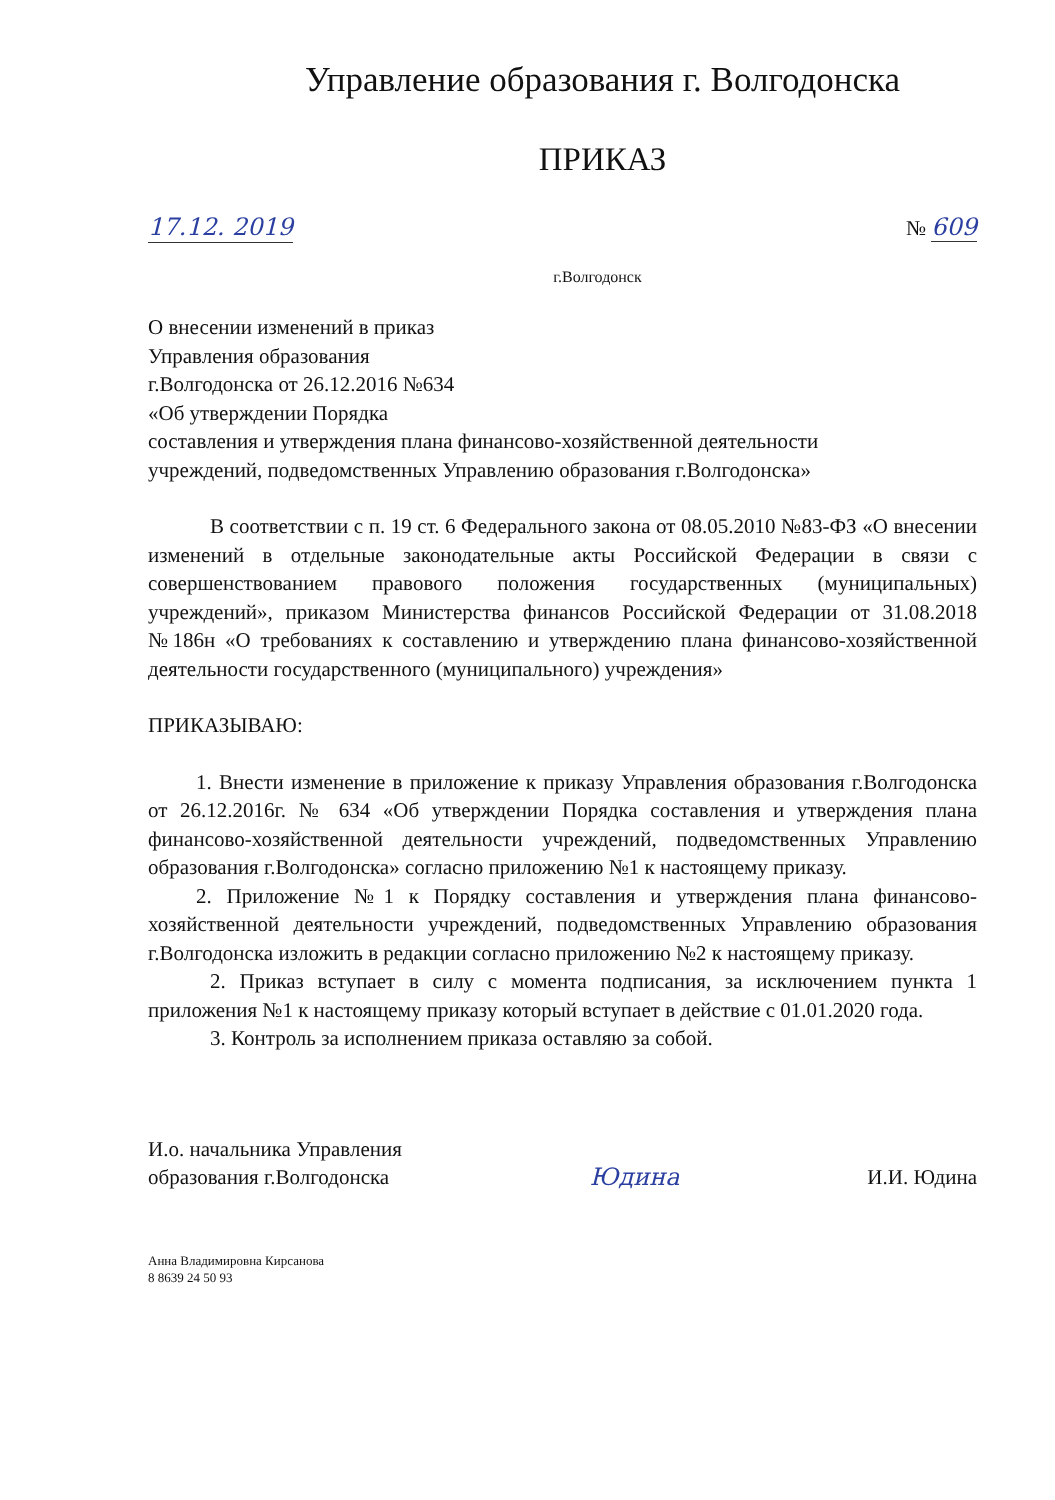Управление образования г. Волгодонска
ПРИКАЗ
17.12. 2019 № 609
г.Волгодонск
О внесении изменений в приказ
Управления образования
г.Волгодонска от 26.12.2016 №634
«Об утверждении Порядка
составления и утверждения плана финансово-хозяйственной деятельности
учреждений, подведомственных Управлению образования г.Волгодонска»
В соответствии с п. 19 ст. 6 Федерального закона от 08.05.2010 №83-ФЗ «О внесении изменений в отдельные законодательные акты Российской Федерации в связи с совершенствованием правового положения государственных (муниципальных) учреждений», приказом Министерства финансов Российской Федерации от 31.08.2018 №186н «О требованиях к составлению и утверждению плана финансово-хозяйственной деятельности государственного (муниципального) учреждения»
ПРИКАЗЫВАЮ:
1. Внести изменение в приложение к приказу Управления образования г.Волгодонска от 26.12.2016г. № 634 «Об утверждении Порядка составления и утверждения плана финансово-хозяйственной деятельности учреждений, подведомственных Управлению образования г.Волгодонска» согласно приложению №1 к настоящему приказу.
2. Приложение №1 к Порядку составления и утверждения плана финансово-хозяйственной деятельности учреждений, подведомственных Управлению образования г.Волгодонска изложить в редакции согласно приложению №2 к настоящему приказу.
2. Приказ вступает в силу с момента подписания, за исключением пункта 1 приложения №1 к настоящему приказу который вступает в действие с 01.01.2020 года.
3. Контроль за исполнением приказа оставляю за собой.
И.о. начальника Управления
образования г.Волгодонска
Юдина
И.И. Юдина
Анна Владимировна Кирсанова
8 8639 24 50 93